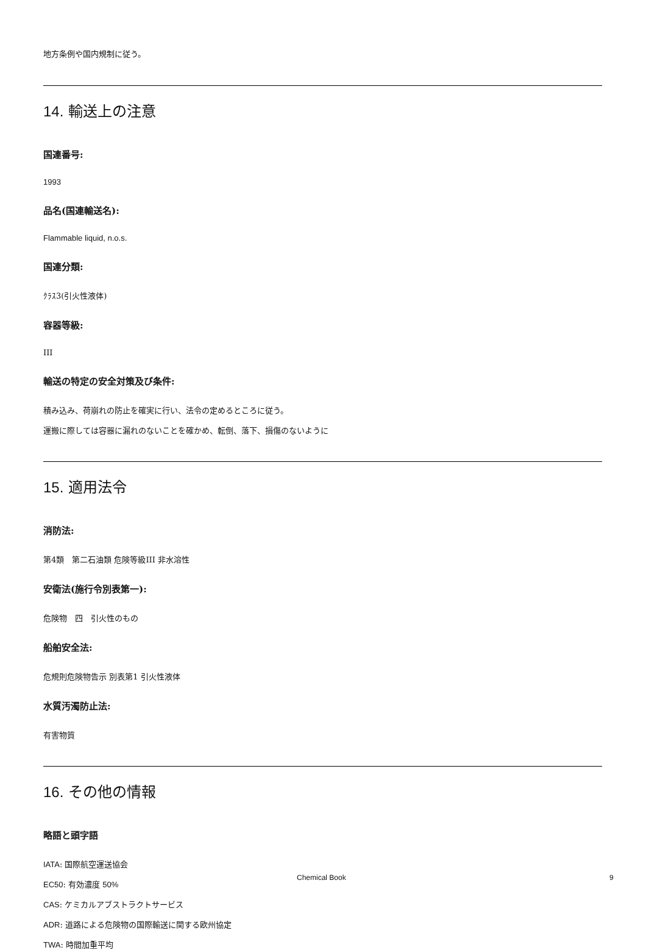地方条例や国内規制に従う。
14. 輸送上の注意
国連番号:
1993
品名(国連輸送名):
Flammable liquid, n.o.s.
国連分類:
ｸﾗｽ3(引火性液体)
容器等級:
III
輸送の特定の安全対策及び条件:
積み込み、荷崩れの防止を確実に行い、法令の定めるところに従う。
運搬に際しては容器に漏れのないことを確かめ、転倒、落下、損傷のないように
15. 適用法令
消防法:
第4類　第二石油類 危険等級III 非水溶性
安衛法(施行令別表第一):
危険物　四　引火性のもの
船舶安全法:
危規則危険物告示 別表第1 引火性液体
水質汚濁防止法:
有害物質
16. その他の情報
略語と頭字語
IATA: 国際航空運送協会
EC50: 有効濃度 50%
CAS: ケミカルアブストラクトサービス
ADR: 道路による危険物の国際輸送に関する欧州協定
TWA: 時間加重平均
Chemical Book 9